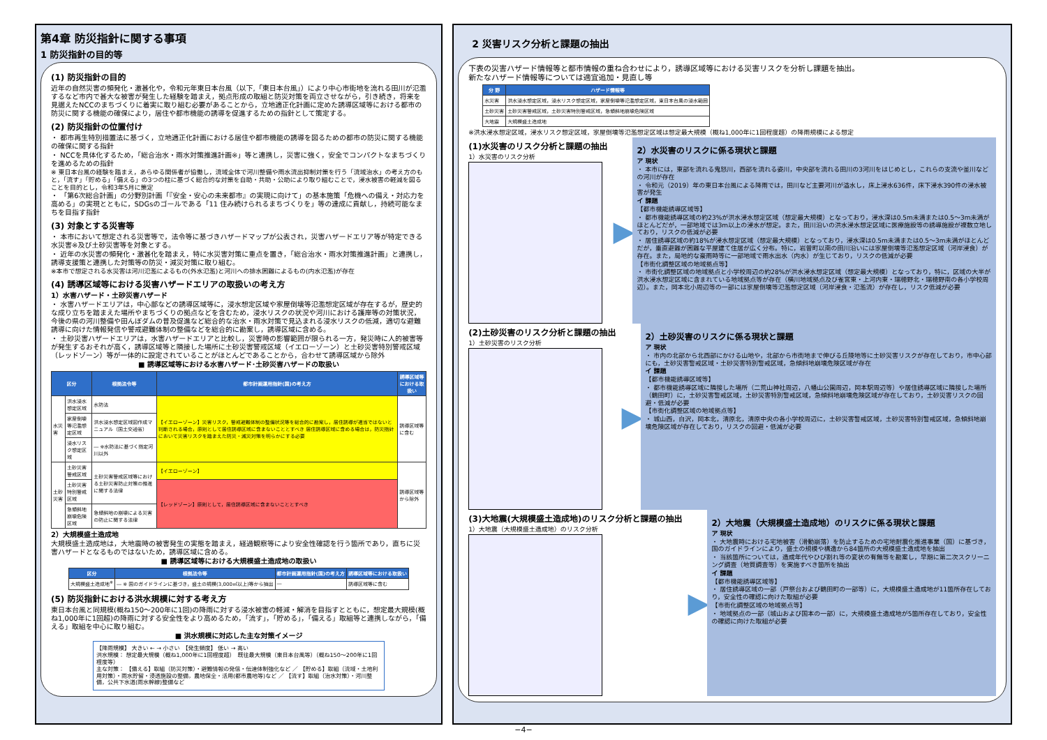第4章 防災指針に関する事項
1 防災指針の目的等
(1) 防災指針の目的
近年の自然災害の頻発化・激甚化や，令和元年東日本台風（以下,「東日本台風」）により中心市街地を流れる田川が氾濫するなど市内で甚大な被害が発生した経験を踏まえ，拠点形成の取組と防災対策を両立させながら，引き続き，将来を見据えたNCCのまちづくりに着実に取り組む必要があることから，立地適正化計画に定めた誘導区域等における都市の防災に関する機能の確保により，居住や都市機能の誘導を促進するための指針として策定する。
(2) 防災指針の位置付け
・ 都市再生特別措置法に基づく，立地適正化計画における居住や都市機能の誘導を図るための都市の防災に関する機能の確保に関する指針
・ NCCを具体化するため，「総合治水・雨水対策推進計画※」等と連携し，災害に強く，安全でコンパクトなまちづくりを進めるための指針
※ 東日本台風の経験を踏まえ，あらゆる関係者が協働し，流域全体で河川整備や雨水流出抑制対策を行う「流域治水」の考え方のもと，「流す」「貯める」「備える」の3つの柱に基づく総合的な対策を自助・共助・公助により取り組むことで，浸水被害の軽減を図ることを目的とし，令和3年5月に策定
・ 「第6次総合計画」の分野別計画「『安全・安心の未来都市』の実現に向けて」の基本施策「危機への備え・対応力を高める」の実現とともに，SDGsのゴールである「11 住み続けられるまちづくりを」等の達成に貢献し，持続可能なまちを目指す指針
(3) 対象とする災害等
・ 本市において想定される災害等で，法令等に基づきハザードマップが公表され，災害ハザードエリア等が特定できる水災害※及び土砂災害等を対象とする。
・ 近年の水災害の頻発化・激甚化を踏まえ，特に水災害対策に重点を置き，「総合治水・雨水対策推進計画」と連携し，誘導支援策と連携した対策等の防災・減災対策に取り組む。
※本市で想定される水災害は河川氾濫によるもの(外水氾濫)と河川への排水困難によるもの(内水氾濫)が存在
(4) 誘導区域等における災害ハザードエリアの取扱いの考え方
1）水害ハザード・土砂災害ハザード
・ 水害ハザードエリアは，中心部などの誘導区域等に，浸水想定区域や家屋倒壊等氾濫想定区域が存在するが，歴史的な成り立ちを踏まえた場所やまちづくりの拠点などを含むため，浸水リスクの状況や河川における護岸等の対策状況，今後の県の河川整備や田んぼダムの普及促進など総合的な治水・雨水対策で見込まれる浸水リスクの低減，適切な避難誘導に向けた情報発信や警戒避難体制の整備などを総合的に勘案し，誘導区域に含める。
・ 土砂災害ハザードエリアは，水害ハザードエリアと比較し，災害時の影響範囲が限られる一方，発災時に人的被害等が発生するおそれが高く，誘導区域等と隣接した場所に土砂災害警戒区域（イエローゾーン）と土砂災害特別警戒区域（レッドゾーン）等が一体的に設定されていることがほとんどであることから，合わせて誘導区域から除外
■ 誘導区域等における水害ハザード･土砂災害ハザードの取扱い
| 区分 | | 根拠法令等 | 都市計画運用指針(国)の考え方 | 誘導区域等における取扱い |
| --- | --- | --- | --- | --- |
| 水災害 | 洪水浸水想定区域 | 水防法 | 【イエローゾーン】災害リスク，警戒避難体制の整備状況等を総合的に勘案し，居住誘導が適当ではないと判断される場合，原則として居住誘導区域に含まないこととすべき 居住誘導区域に含める場合は，防災指針において災害リスクを踏まえた防災・減災対策を明らかにする必要 | 誘導区域等に含む |
| | 家屋倒壊等氾濫想定区域 | 洪水浸水想定区域図作成マニュアル（国土交通省） | | |
| | 浸水リスク想定区域 | ― ※水防法に基づく指定河川以外 | | |
| 土砂災害 | 土砂災害警戒区域 | 土砂災害警戒区域等における土砂災害防止対策の推進に関する法律 | 【イエローゾーン】 | 誘導区域等から除外 |
| | 土砂災害特別警戒区域 | | 【レッドゾーン】原則として，居住誘導区域に含まないこととすべき | |
| | 急傾斜地崩壊危険区域 | 急傾斜地の崩壊による災害の防止に関する法律 | | |
2）大規模盛土造成地
大規模盛土造成地は，大地震時の被害発生の実態を踏まえ，経過観察等により安全性確認を行う箇所であり，直ちに災害ハザードとなるものではないため，誘導区域に含める。
■ 誘導区域等における大規模盛土造成地の取扱い
| 区分 | 根拠法令等 | 都市計画運用指針(国)の考え方 | 誘導区域等における取扱い |
| --- | --- | --- | --- |
| 大規模盛土造成地<sup>※</sup> | ― ※ 国のガイドラインに基づき，盛土の規模(3,000㎡以上)等から抽出 | ― | 誘導区域等に含む |
(5) 防災指針における洪水規模に対する考え方
東日本台風と同規模(概ね150～200年に1回)の降雨に対する浸水被害の軽減・解消を目指すとともに，想定最大規模(概ね1,000年に1回超)の降雨に対する安全性をより高めるため，「流す」，「貯める」，「備える」取組等と連携しながら，「備える」取組を中心に取り組む。
■ 洪水規模に対応した主な対策イメージ
【降雨規模】 大きい ← → 小さい　【発生頻度】 低い → 高い
洪水規模： 想定最大規模（概ね1,000年に1回程度超）　既往最大規模（東日本台風等）（概ね150～200年に1回程度等）
主な対策： 【備える】取組（防災対策）・避難情報の発信・伝達体制強化など ／ 【貯める】取組（流域・土地利用対策）・雨水貯留・浸透施設の整備，農地保全・活用(都市農地等)など ／ 【流す】取組（治水対策）・河川整備，公共下水道(雨水幹線)整備など
2 災害リスク分析と課題の抽出
下表の災害ハザード情報等と都市情報の重ね合わせにより，誘導区域等における災害リスクを分析し課題を抽出。
新たなハザード情報等については適宜追加・見直し等
| 分 野 | ハザード情報等 |
| --- | --- |
| 水災害 | 洪水浸水想定区域，浸水リスク想定区域，家屋倒壊等氾濫想定区域，東日本台風の浸水範囲 |
| 土砂災害 | 土砂災害警戒区域，土砂災害特別警戒区域，急傾斜地崩壊危険区域 |
| 大地震 | 大規模盛土造成地 |
※洪水浸水想定区域，浸水リスク想定区域，家屋倒壊等氾濫想定区域は想定最大規模（概ね1,000年に1回程度超）の降雨規模による想定
(1)水災害のリスク分析と課題の抽出
1）水災害のリスク分析
▶
2）水災害のリスクに係る現状と課題
ア 現状
・ 本市には，東部を流れる鬼怒川，西部を流れる姿川，中央部を流れる田川の3河川をはじめとし，これらの支流や釜川などの河川が存在
・ 令和元（2019）年の東日本台風による降雨では，田川など主要河川が溢水し，床上浸水636件，床下浸水390件の浸水被害が発生
イ 課題
【都市機能誘導区域等】
・ 都市機能誘導区域の約23%が洪水浸水想定区域（想定最大規模）となっており，浸水深は0.5m未満または0.5～3m未満がほとんどだが，一部地域では3m以上の浸水が想定。また，田川沿いの洪水浸水想定区域に医療施設等の誘導施設が複数立地しており，リスクの低減が必要
・ 居住誘導区域の約18%が浸水想定区域（想定最大規模）となっており，浸水深は0.5m未満または0.5～3m未満がほとんどだが，垂直避難が困難な平屋建て住居が広く分布。特に，岩曽町以南の田川沿いには家屋倒壊等氾濫想定区域（河岸浸食）が存在。また，局地的な豪雨時等に一部地域で雨水出水（内水）が生じており，リスクの低減が必要
【市街化調整区域の地域拠点等】
・ 市街化調整区域の地域拠点と小学校周辺の約28%が洪水浸水想定区域（想定最大規模）となっており，特に，区域の大半が洪水浸水想定区域に含まれている地域拠点等が存在（横川地域拠点及び雀宮東・上河内東・瑞穂野北・瑞穂野南の各小学校周辺）。また，岡本北小周辺等の一部には家屋倒壊等氾濫想定区域（河岸浸食・氾濫流）が存在し，リスク低減が必要
(2)土砂災害のリスク分析と課題の抽出
1）土砂災害のリスク分析
▶
2）土砂災害のリスクに係る現状と課題
ア 現状
・ 市内の北部から北西部にかける山地や，北部から市街地まで伸びる丘陵地等に土砂災害リスクが存在しており，市中心部にも，土砂災害警戒区域・土砂災害特別警戒区域，急傾斜地崩壊危険区域が存在
イ 課題
【都市機能誘導区域等】
・ 都市機能誘導区域に隣接した場所（二荒山神社周辺，八幡山公園周辺，岡本駅周辺等）や居住誘導区域に隣接した場所（鶴田町）に，土砂災害警戒区域，土砂災害特別警戒区域，急傾斜地崩壊危険区域が存在しており，土砂災害リスクの回避・低減が必要
【市街化調整区域の地域拠点等】
・ 城山西，白沢，岡本北，清原北，清原中央の各小学校周辺に，土砂災害警戒区域，土砂災害特別警戒区域，急傾斜地崩壊危険区域が存在しており，リスクの回避・低減が必要
(3)大地震(大規模盛土造成地)のリスク分析と課題の抽出
1）大地震（大規模盛土造成地）のリスク分析
▶
2）大地震（大規模盛土造成地）のリスクに係る現状と課題
ア 現状
・ 大地震時における宅地被害（滑動崩落）を防止するための宅地耐震化推進事業（国）に基づき，国のガイドラインにより，盛土の規模や構造から84箇所の大規模盛土造成地を抽出
・ 当該箇所については，造成年代やひび割れ等の変状の有無等を勘案し，早期に第二次スクリーニング調査（地質調査等）を実施すべき箇所を抽出
イ 課題
【都市機能誘導区域等】
・ 居住誘導区域の一部（戸祭台および鶴田町の一部等）に，大規模盛土造成地が11箇所存在しており，安全性の確認に向けた取組が必要
【市街化調整区域の地域拠点等】
・ 地域拠点の一部（城山および国本の一部）に，大規模盛土造成地が5箇所存在しており，安全性の確認に向けた取組が必要
−4−